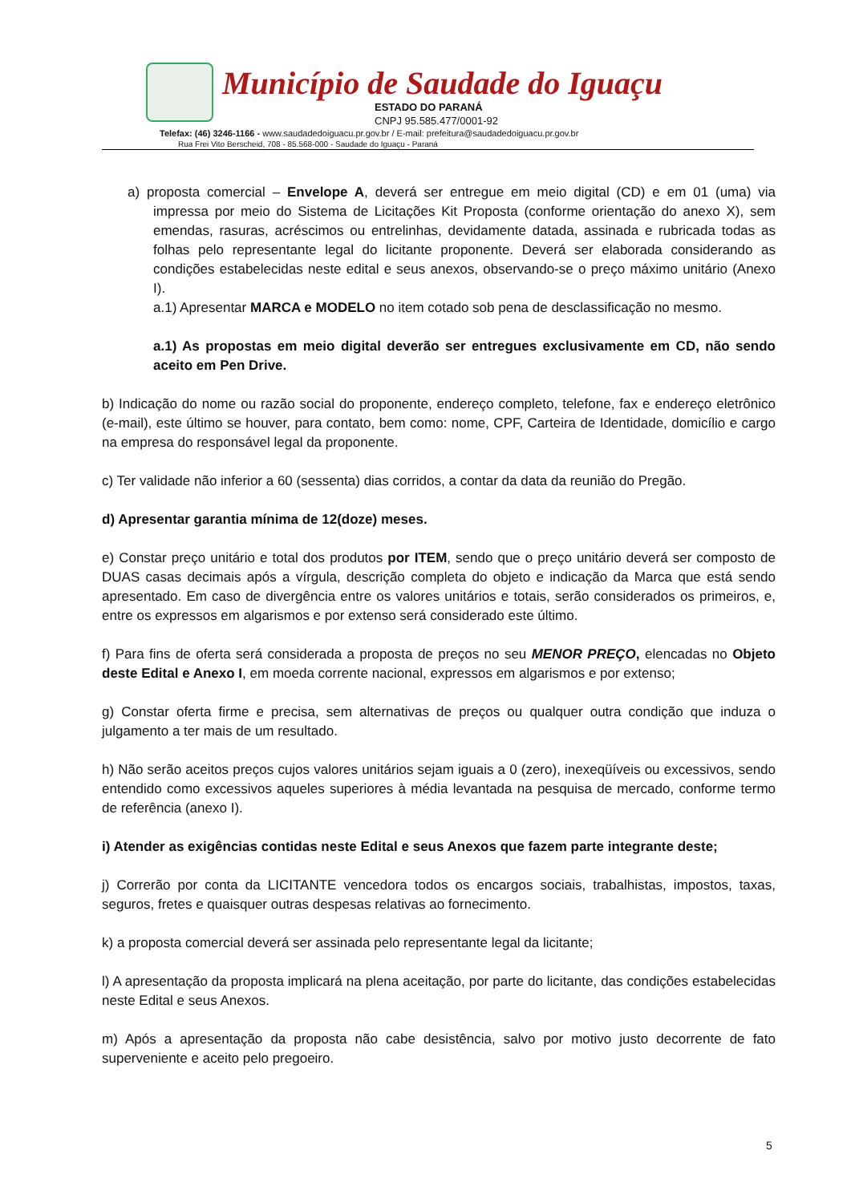Município de Saudade do Iguaçu
ESTADO DO PARANÁ
CNPJ 95.585.477/0001-92
Telefax: (46) 3246-1166 - www.saudadedoiguacu.pr.gov.br / E-mail: prefeitura@saudadedoiguacu.pr.gov.br
Rua Frei Vito Berscheid, 708 - 85.568-000 - Saudade do Iguaçu - Paraná
a) proposta comercial – Envelope A, deverá ser entregue em meio digital (CD) e em 01 (uma) via impressa por meio do Sistema de Licitações Kit Proposta (conforme orientação do anexo X), sem emendas, rasuras, acréscimos ou entrelinhas, devidamente datada, assinada e rubricada todas as folhas pelo representante legal do licitante proponente. Deverá ser elaborada considerando as condições estabelecidas neste edital e seus anexos, observando-se o preço máximo unitário (Anexo I).
a.1) Apresentar MARCA e MODELO no item cotado sob pena de desclassificação no mesmo.
a.1) As propostas em meio digital deverão ser entregues exclusivamente em CD, não sendo aceito em Pen Drive.
b) Indicação do nome ou razão social do proponente, endereço completo, telefone, fax e endereço eletrônico (e-mail), este último se houver, para contato, bem como: nome, CPF, Carteira de Identidade, domicílio e cargo na empresa do responsável legal da proponente.
c) Ter validade não inferior a 60 (sessenta) dias corridos, a contar da data da reunião do Pregão.
d) Apresentar garantia mínima de 12(doze) meses.
e) Constar preço unitário e total dos produtos por ITEM, sendo que o preço unitário deverá ser composto de DUAS casas decimais após a vírgula, descrição completa do objeto e indicação da Marca que está sendo apresentado. Em caso de divergência entre os valores unitários e totais, serão considerados os primeiros, e, entre os expressos em algarismos e por extenso será considerado este último.
f) Para fins de oferta será considerada a proposta de preços no seu MENOR PREÇO, elencadas no Objeto deste Edital e Anexo I, em moeda corrente nacional, expressos em algarismos e por extenso;
g) Constar oferta firme e precisa, sem alternativas de preços ou qualquer outra condição que induza o julgamento a ter mais de um resultado.
h) Não serão aceitos preços cujos valores unitários sejam iguais a 0 (zero), inexeqüíveis ou excessivos, sendo entendido como excessivos aqueles superiores à média levantada na pesquisa de mercado, conforme termo de referência (anexo I).
i) Atender as exigências contidas neste Edital e seus Anexos que fazem parte integrante deste;
j) Correrão por conta da LICITANTE vencedora todos os encargos sociais, trabalhistas, impostos, taxas, seguros, fretes e quaisquer outras despesas relativas ao fornecimento.
k) a proposta comercial deverá ser assinada pelo representante legal da licitante;
l) A apresentação da proposta implicará na plena aceitação, por parte do licitante, das condições estabelecidas neste Edital e seus Anexos.
m) Após a apresentação da proposta não cabe desistência, salvo por motivo justo decorrente de fato superveniente e aceito pelo pregoeiro.
5